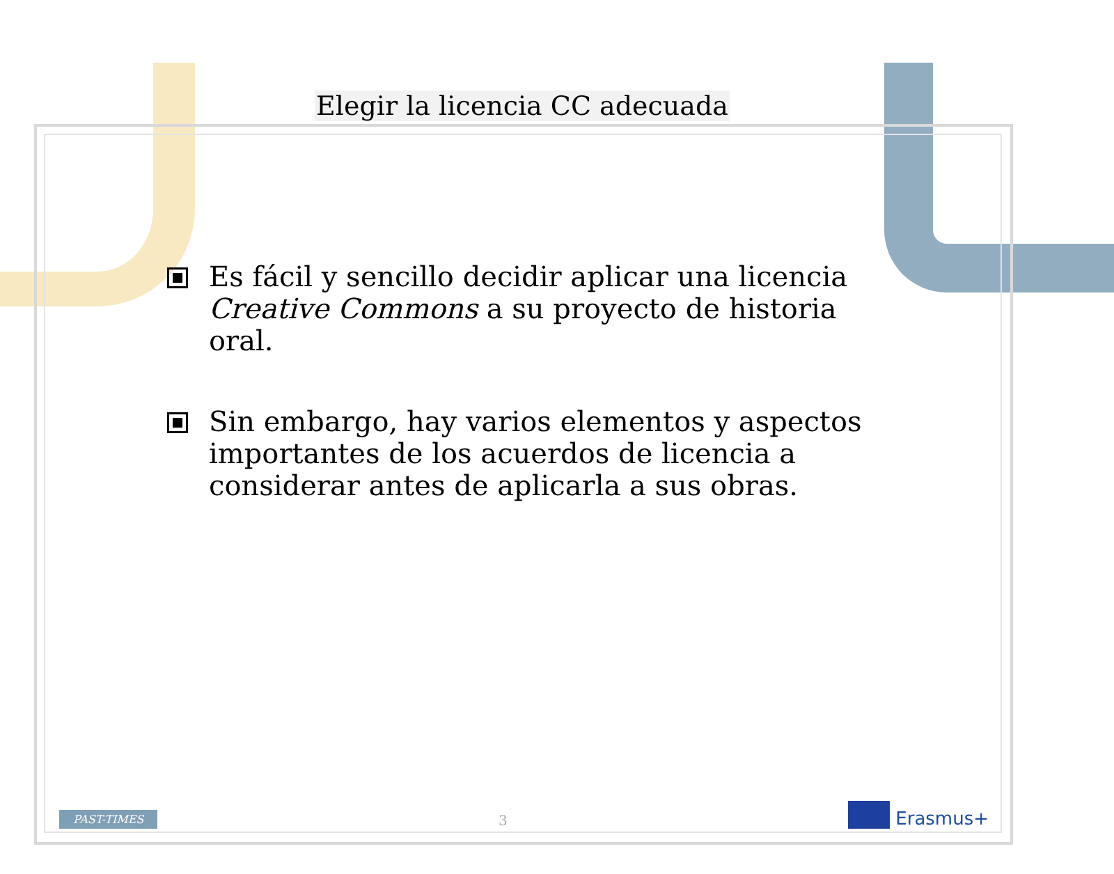Elegir la licencia CC adecuada
Es fácil y sencillo decidir aplicar una licencia Creative Commons a su proyecto de historia oral.
Sin embargo, hay varios elementos y aspectos importantes de los acuerdos de licencia a considerar antes de aplicarla a sus obras.
PAST-TIMES
3
Erasmus+